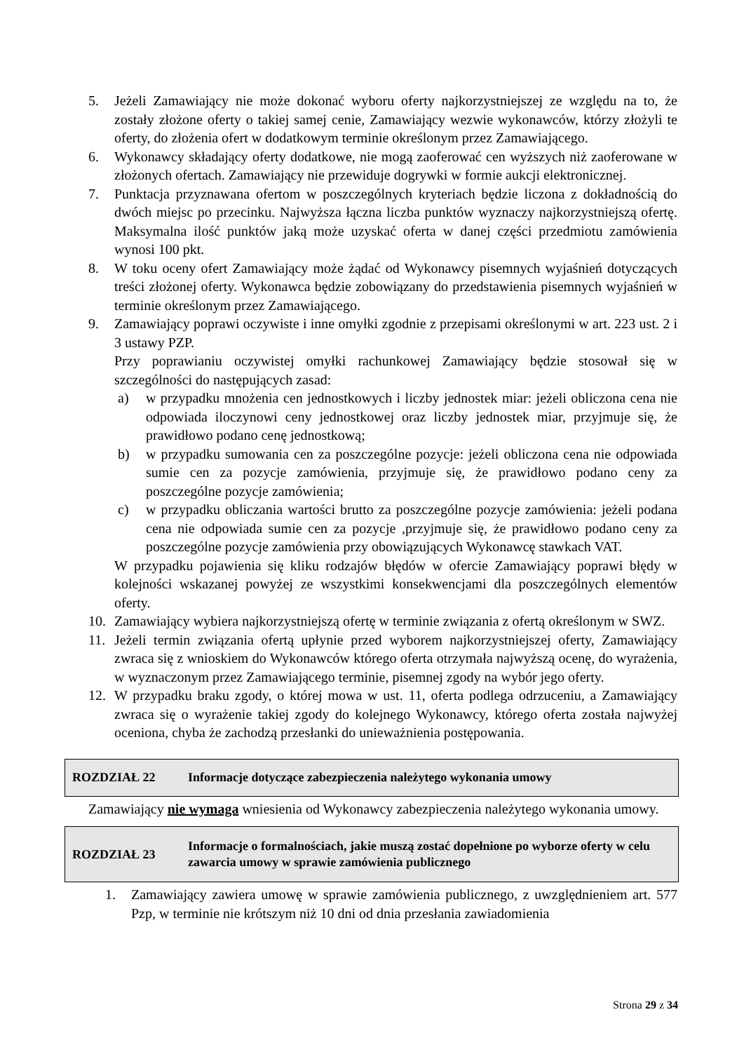5. Jeżeli Zamawiający nie może dokonać wyboru oferty najkorzystniejszej ze względu na to, że zostały złożone oferty o takiej samej cenie, Zamawiający wezwie wykonawców, którzy złożyli te oferty, do złożenia ofert w dodatkowym terminie określonym przez Zamawiającego.
6. Wykonawcy składający oferty dodatkowe, nie mogą zaoferować cen wyższych niż zaoferowane w złożonych ofertach. Zamawiający nie przewiduje dogrywki w formie aukcji elektronicznej.
7. Punktacja przyznawana ofertom w poszczególnych kryteriach będzie liczona z dokładnością do dwóch miejsc po przecinku. Najwyższa łączna liczba punktów wyznaczy najkorzystniejszą ofertę. Maksymalna ilość punktów jaką może uzyskać oferta w danej części przedmiotu zamówienia wynosi 100 pkt.
8. W toku oceny ofert Zamawiający może żądać od Wykonawcy pisemnych wyjaśnień dotyczących treści złożonej oferty. Wykonawca będzie zobowiązany do przedstawienia pisemnych wyjaśnień w terminie określonym przez Zamawiającego.
9. Zamawiający poprawi oczywiste i inne omyłki zgodnie z przepisami określonymi w art. 223 ust. 2 i 3 ustawy PZP.
Przy poprawianiu oczywistej omyłki rachunkowej Zamawiający będzie stosował się w szczególności do następujących zasad:
a) w przypadku mnożenia cen jednostkowych i liczby jednostek miar: jeżeli obliczona cena nie odpowiada iloczynowi ceny jednostkowej oraz liczby jednostek miar, przyjmuje się, że prawidłowo podano cenę jednostkową;
b) w przypadku sumowania cen za poszczególne pozycje: jeżeli obliczona cena nie odpowiada sumie cen za pozycje zamówienia, przyjmuje się, że prawidłowo podano ceny za poszczególne pozycje zamówienia;
c) w przypadku obliczania wartości brutto za poszczególne pozycje zamówienia: jeżeli podana cena nie odpowiada sumie cen za pozycje ,przyjmuje się, że prawidłowo podano ceny za poszczególne pozycje zamówienia przy obowiązujących Wykonawcę stawkach VAT.
W przypadku pojawienia się kliku rodzajów błędów w ofercie Zamawiający poprawi błędy w kolejności wskazanej powyżej ze wszystkimi konsekwencjami dla poszczególnych elementów oferty.
10. Zamawiający wybiera najkorzystniejszą ofertę w terminie związania z ofertą określonym w SWZ.
11. Jeżeli termin związania ofertą upłynie przed wyborem najkorzystniejszej oferty, Zamawiający zwraca się z wnioskiem do Wykonawców którego oferta otrzymała najwyższą ocenę, do wyrażenia, w wyznaczonym przez Zamawiającego terminie, pisemnej zgody na wybór jego oferty.
12. W przypadku braku zgody, o której mowa w ust. 11, oferta podlega odrzuceniu, a Zamawiający zwraca się o wyrażenie takiej zgody do kolejnego Wykonawcy, którego oferta została najwyżej oceniona, chyba że zachodzą przesłanki do unieważnienia postępowania.
ROZDZIAŁ 22 Informacje dotyczące zabezpieczenia należytego wykonania umowy
Zamawiający nie wymaga wniesienia od Wykonawcy zabezpieczenia należytego wykonania umowy.
ROZDZIAŁ 23 Informacje o formalnościach, jakie muszą zostać dopełnione po wyborze oferty w celu zawarcia umowy w sprawie zamówienia publicznego
1. Zamawiający zawiera umowę w sprawie zamówienia publicznego, z uwzględnieniem art. 577 Pzp, w terminie nie krótszym niż 10 dni od dnia przesłania zawiadomienia
Strona 29 z 34